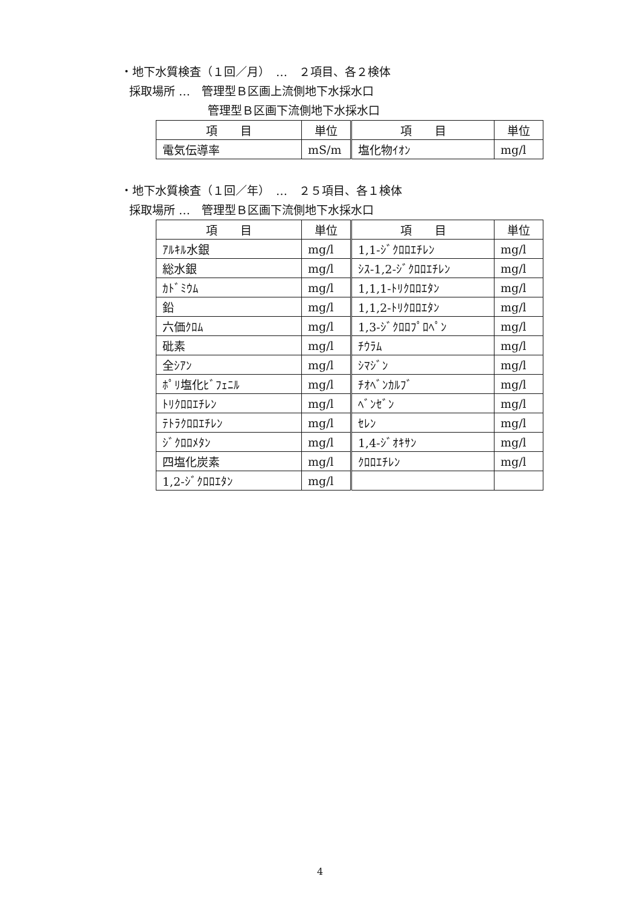・地下水質検査（１回／月）　…　２項目、各２検体
採取場所 …　管理型Ｂ区画上流側地下水採水口
管理型Ｂ区画下流側地下水採水口
| 項 目 | 単位 | 項 目 | 単位 |
| --- | --- | --- | --- |
| 電気伝導率 | mS/m | 塩化物ｲｵﾝ | mg/l |
・地下水質検査（１回／年）　…　２５項目、各１検体
採取場所 …　管理型Ｂ区画下流側地下水採水口
| 項 目 | 単位 | 項 目 | 単位 |
| --- | --- | --- | --- |
| ｱﾙｷﾙ水銀 | mg/l | 1,1-ｼﾞｸﾛﾛｴﾁﾚﾝ | mg/l |
| 総水銀 | mg/l | ｼｽ-1,2-ｼﾞｸﾛﾛｴﾁﾚﾝ | mg/l |
| ｶﾄﾞﾐｳﾑ | mg/l | 1,1,1-ﾄﾘｸﾛﾛｴﾀﾝ | mg/l |
| 鉛 | mg/l | 1,1,2-ﾄﾘｸﾛﾛｴﾀﾝ | mg/l |
| 六価ｸﾛﾑ | mg/l | 1,3-ｼﾞｸﾛﾛﾌﾟﾛﾍﾟﾝ | mg/l |
| 砒素 | mg/l | ﾁｳﾗﾑ | mg/l |
| 全ｼｱﾝ | mg/l | ｼﾏｼﾞﾝ | mg/l |
| ﾎﾟﾘ塩化ﾋﾞﾌｪﾆﾙ | mg/l | ﾁｵﾍﾞﾝｶﾙﾌﾞ | mg/l |
| ﾄﾘｸﾛﾛｴﾁﾚﾝ | mg/l | ﾍﾞﾝｾﾞﾝ | mg/l |
| ﾃﾄﾗｸﾛﾛｴﾁﾚﾝ | mg/l | ｾﾚﾝ | mg/l |
| ｼﾞｸﾛﾛﾒﾀﾝ | mg/l | 1,4-ｼﾞｵｷｻﾝ | mg/l |
| 四塩化炭素 | mg/l | ｸﾛﾛｴﾁﾚﾝ | mg/l |
| 1,2-ｼﾞｸﾛﾛｴﾀﾝ | mg/l | | |
4